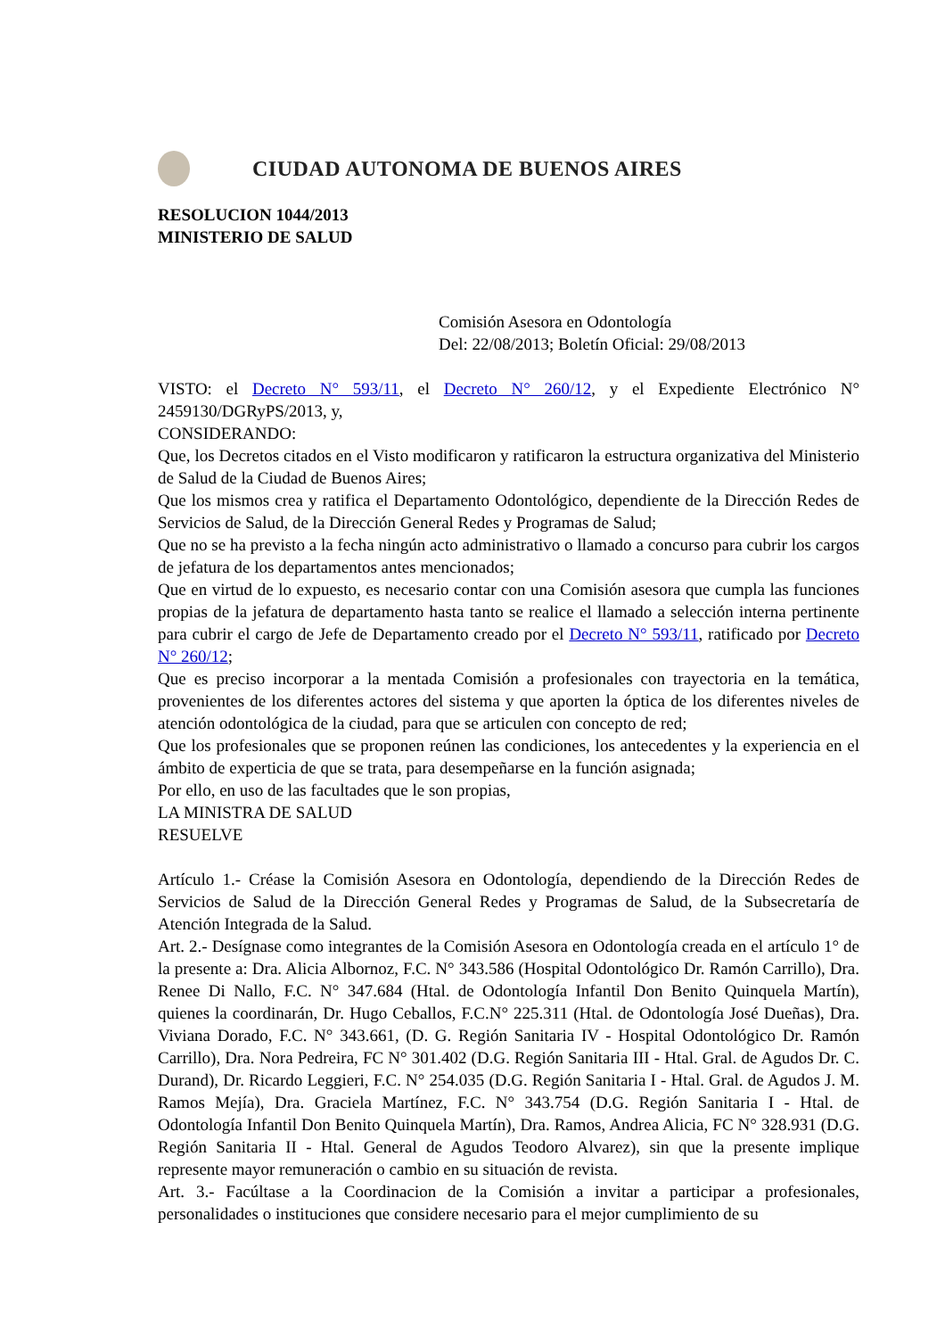CIUDAD AUTONOMA DE BUENOS AIRES
RESOLUCION 1044/2013
MINISTERIO DE SALUD
Comisión Asesora en Odontología
Del: 22/08/2013; Boletín Oficial: 29/08/2013
VISTO: el Decreto N° 593/11, el Decreto N° 260/12, y el Expediente Electrónico N° 2459130/DGRyPS/2013, y,
CONSIDERANDO:
Que, los Decretos citados en el Visto modificaron y ratificaron la estructura organizativa del Ministerio de Salud de la Ciudad de Buenos Aires;
Que los mismos crea y ratifica el Departamento Odontológico, dependiente de la Dirección Redes de Servicios de Salud, de la Dirección General Redes y Programas de Salud;
Que no se ha previsto a la fecha ningún acto administrativo o llamado a concurso para cubrir los cargos de jefatura de los departamentos antes mencionados;
Que en virtud de lo expuesto, es necesario contar con una Comisión asesora que cumpla las funciones propias de la jefatura de departamento hasta tanto se realice el llamado a selección interna pertinente para cubrir el cargo de Jefe de Departamento creado por el Decreto N° 593/11, ratificado por Decreto N° 260/12;
Que es preciso incorporar a la mentada Comisión a profesionales con trayectoria en la temática, provenientes de los diferentes actores del sistema y que aporten la óptica de los diferentes niveles de atención odontológica de la ciudad, para que se articulen con concepto de red;
Que los profesionales que se proponen reúnen las condiciones, los antecedentes y la experiencia en el ámbito de experticia de que se trata, para desempeñarse en la función asignada;
Por ello, en uso de las facultades que le son propias,
LA MINISTRA DE SALUD
RESUELVE
Artículo 1.- Créase la Comisión Asesora en Odontología, dependiendo de la Dirección Redes de Servicios de Salud de la Dirección General Redes y Programas de Salud, de la Subsecretaría de Atención Integrada de la Salud.
Art. 2.- Desígnase como integrantes de la Comisión Asesora en Odontología creada en el artículo 1° de la presente a: Dra. Alicia Albornoz, F.C. N° 343.586 (Hospital Odontológico Dr. Ramón Carrillo), Dra. Renee Di Nallo, F.C. N° 347.684 (Htal. de Odontología Infantil Don Benito Quinquela Martín), quienes la coordinarán, Dr. Hugo Ceballos, F.C.N° 225.311 (Htal. de Odontología José Dueñas), Dra. Viviana Dorado, F.C. N° 343.661, (D. G. Región Sanitaria IV - Hospital Odontológico Dr. Ramón Carrillo), Dra. Nora Pedreira, FC N° 301.402 (D.G. Región Sanitaria III - Htal. Gral. de Agudos Dr. C. Durand), Dr. Ricardo Leggieri, F.C. N° 254.035 (D.G. Región Sanitaria I - Htal. Gral. de Agudos J. M. Ramos Mejía), Dra. Graciela Martínez, F.C. N° 343.754 (D.G. Región Sanitaria I - Htal. de Odontología Infantil Don Benito Quinquela Martín), Dra. Ramos, Andrea Alicia, FC N° 328.931 (D.G. Región Sanitaria II - Htal. General de Agudos Teodoro Alvarez), sin que la presente implique represente mayor remuneración o cambio en su situación de revista.
Art. 3.- Facúltase a la Coordinacion de la Comisión a invitar a participar a profesionales, personalidades o instituciones que considere necesario para el mejor cumplimiento de su